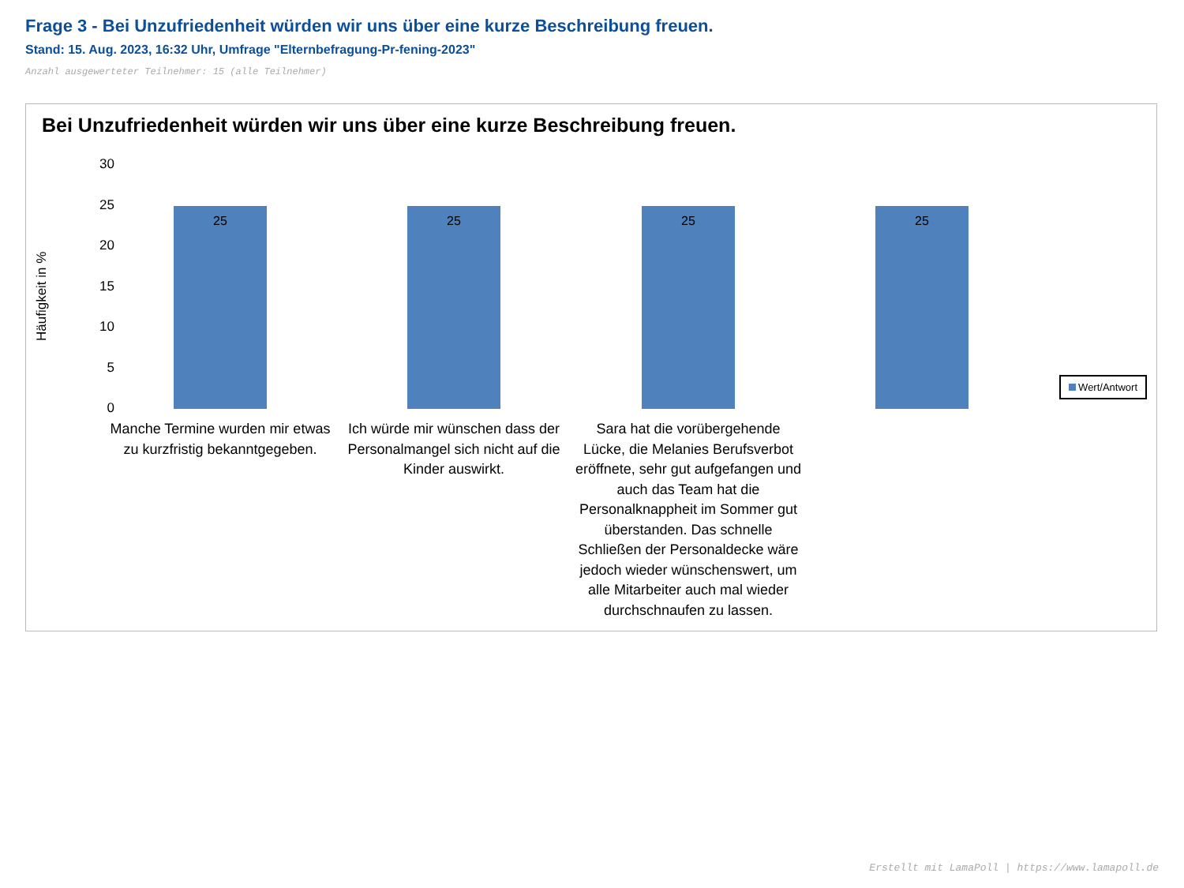Frage 3 - Bei Unzufriedenheit würden wir uns über eine kurze Beschreibung freuen.
Stand: 15. Aug. 2023, 16:32 Uhr, Umfrage "Elternbefragung-Pr-fening-2023"
Anzahl ausgewerteter Teilnehmer: 15 (alle Teilnehmer)
Bei Unzufriedenheit würden wir uns über eine kurze Beschreibung freuen.
Häufigkeit in %
30
25
20
15
10
5
0
25 25 25 25
Manche Termine wurden mir etwas zu kurzfristig bekanntgegeben.
Ich würde mir wünschen dass der Personalmangel sich nicht auf die Kinder auswirkt.
Sara hat die vorübergehende Lücke, die Melanies Berufsverbot eröffnete, sehr gut aufgefangen und auch das Team hat die Personalknappheit im Sommer gut überstanden. Das schnelle Schließen der Personaldecke wäre jedoch wieder wünschenswert, um alle Mitarbeiter auch mal wieder durchschnaufen zu lassen.
Wert/Antwort
Erstellt mit LamaPoll | https://www.lamapoll.de